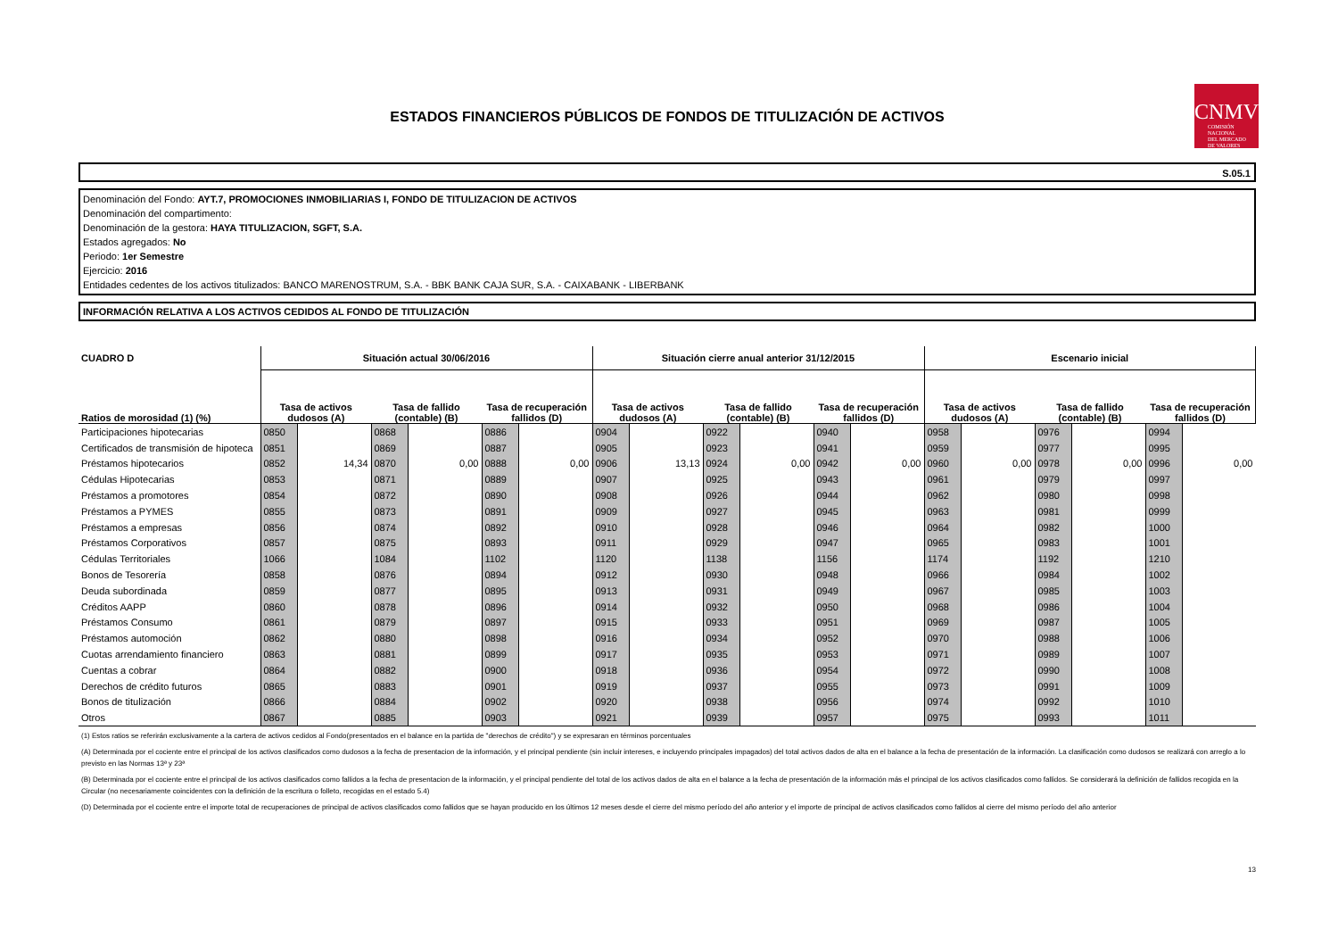ESTADOS FINANCIEROS PÚBLICOS DE FONDOS DE TITULIZACIÓN DE ACTIVOS
CNMV
COMISIÓN
NACIONAL
DEL MERCADO
DE VALORES
S.05.1
Denominación del Fondo: AYT.7, PROMOCIONES INMOBILIARIAS I, FONDO DE TITULIZACION DE ACTIVOS
Denominación del compartimento:
Denominación de la gestora: HAYA TITULIZACION, SGFT, S.A.
Estados agregados: No
Periodo: 1er Semestre
Ejercicio: 2016
Entidades cedentes de los activos titulizados: BANCO MARENOSTRUM, S.A. - BBK BANK CAJA SUR, S.A. - CAIXABANK - LIBERBANK
INFORMACIÓN RELATIVA A LOS ACTIVOS CEDIDOS AL FONDO DE TITULIZACIÓN
| CUADRO D | Situación actual 30/06/2016 | | | | | | Situación cierre anual anterior 31/12/2015 | | | | | | Escenario inicial | | | | | |
| --- | --- | --- | --- | --- | --- | --- | --- | --- | --- | --- | --- | --- | --- | --- | --- | --- | --- | --- |
| Ratios de morosidad (1) (%) | Tasa de activos dudosos (A) | | Tasa de fallido (contable) (B) | | Tasa de recuperación fallidos (D) | | Tasa de activos dudosos (A) | | Tasa de fallido (contable) (B) | | Tasa de recuperación fallidos (D) | | Tasa de activos dudosos (A) | | Tasa de fallido (contable) (B) | | Tasa de recuperación fallidos (D) | |
| Participaciones hipotecarias | 0850 | | 0868 | | 0886 | | 0904 | | 0922 | | 0940 | | 0958 | | 0976 | | 0994 | |
| Certificados de transmisión de hipoteca | 0851 | | 0869 | | 0887 | | 0905 | | 0923 | | 0941 | | 0959 | | 0977 | | 0995 | |
| Préstamos hipotecarios | 0852 | 14,34 | 0870 | 0,00 | 0888 | 0,00 | 0906 | 13,13 | 0924 | 0,00 | 0942 | 0,00 | 0960 | 0,00 | 0978 | 0,00 | 0996 | 0,00 |
| Cédulas Hipotecarias | 0853 | | 0871 | | 0889 | | 0907 | | 0925 | | 0943 | | 0961 | | 0979 | | 0997 | |
| Préstamos a promotores | 0854 | | 0872 | | 0890 | | 0908 | | 0926 | | 0944 | | 0962 | | 0980 | | 0998 | |
| Préstamos a PYMES | 0855 | | 0873 | | 0891 | | 0909 | | 0927 | | 0945 | | 0963 | | 0981 | | 0999 | |
| Préstamos a empresas | 0856 | | 0874 | | 0892 | | 0910 | | 0928 | | 0946 | | 0964 | | 0982 | | 1000 | |
| Préstamos Corporativos | 0857 | | 0875 | | 0893 | | 0911 | | 0929 | | 0947 | | 0965 | | 0983 | | 1001 | |
| Cédulas Territoriales | 1066 | | 1084 | | 1102 | | 1120 | | 1138 | | 1156 | | 1174 | | 1192 | | 1210 | |
| Bonos de Tesorería | 0858 | | 0876 | | 0894 | | 0912 | | 0930 | | 0948 | | 0966 | | 0984 | | 1002 | |
| Deuda subordinada | 0859 | | 0877 | | 0895 | | 0913 | | 0931 | | 0949 | | 0967 | | 0985 | | 1003 | |
| Créditos AAPP | 0860 | | 0878 | | 0896 | | 0914 | | 0932 | | 0950 | | 0968 | | 0986 | | 1004 | |
| Préstamos Consumo | 0861 | | 0879 | | 0897 | | 0915 | | 0933 | | 0951 | | 0969 | | 0987 | | 1005 | |
| Préstamos automoción | 0862 | | 0880 | | 0898 | | 0916 | | 0934 | | 0952 | | 0970 | | 0988 | | 1006 | |
| Cuotas arrendamiento financiero | 0863 | | 0881 | | 0899 | | 0917 | | 0935 | | 0953 | | 0971 | | 0989 | | 1007 | |
| Cuentas a cobrar | 0864 | | 0882 | | 0900 | | 0918 | | 0936 | | 0954 | | 0972 | | 0990 | | 1008 | |
| Derechos de crédito futuros | 0865 | | 0883 | | 0901 | | 0919 | | 0937 | | 0955 | | 0973 | | 0991 | | 1009 | |
| Bonos de titulización | 0866 | | 0884 | | 0902 | | 0920 | | 0938 | | 0956 | | 0974 | | 0992 | | 1010 | |
| Otros | 0867 | | 0885 | | 0903 | | 0921 | | 0939 | | 0957 | | 0975 | | 0993 | | 1011 | |
(1) Estos ratios se referirán exclusivamente a la cartera de activos cedidos al Fondo(presentados en el balance en la partida de "derechos de crédito") y se expresaran en términos porcentuales
(A) Determinada por el cociente entre el principal de los activos clasificados como dudosos a la fecha de presentacion de la información, y el principal pendiente (sin incluir intereses, e incluyendo principales impagados) del total activos dados de alta en el balance a la fecha de presentación de la información. La clasificación como dudosos se realizará con arreglo a lo previsto en las Normas 13ª y 23ª
(B) Determinada por el cociente entre el principal de los activos clasificados como fallidos a la fecha de presentacion de la información, y el principal pendiente del total de los activos dados de alta en el balance a la fecha de presentación de la información más el principal de los activos clasificados como fallidos. Se considerará la definición de fallidos recogida en la Circular (no necesariamente coincidentes con la definición de la escritura o folleto, recogidas en el estado 5.4)
(D) Determinada por el cociente entre el importe total de recuperaciones de principal de activos clasificados como fallidos que se hayan producido en los últimos 12 meses desde el cierre del mismo período del año anterior y el importe de principal de activos clasificados como fallidos al cierre del mismo período del año anterior
13